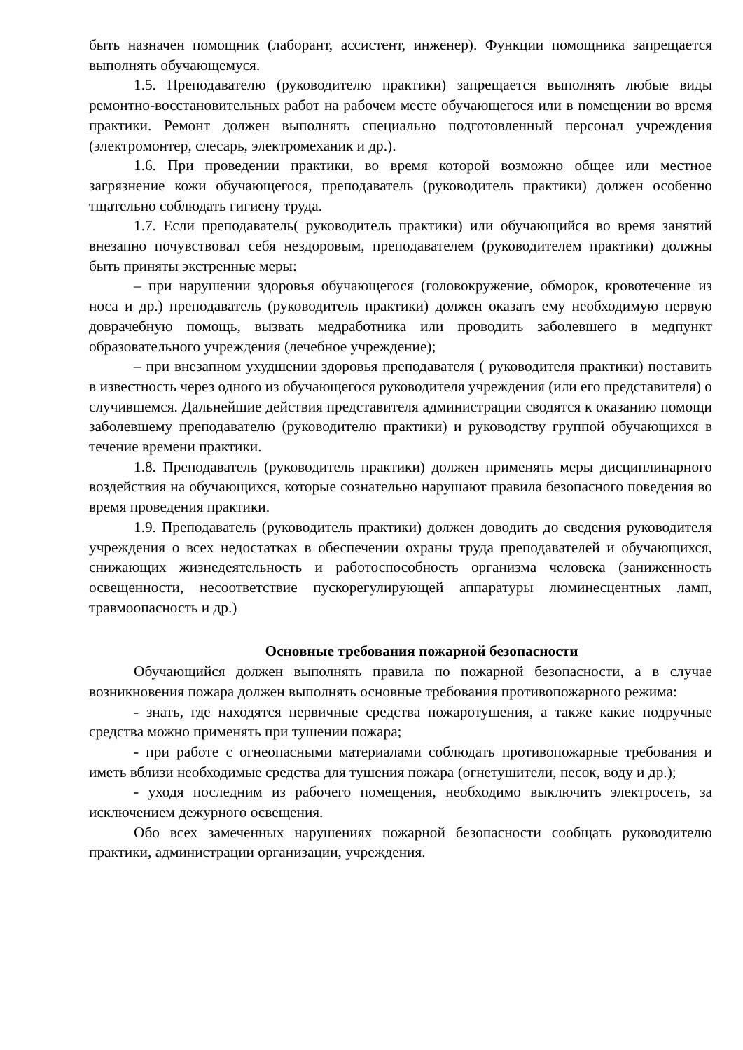быть назначен помощник (лаборант, ассистент, инженер). Функции помощника запрещается выполнять обучающемуся.
1.5. Преподавателю (руководителю практики) запрещается выполнять любые виды ремонтно-восстановительных работ на рабочем месте обучающегося или в помещении во время практики. Ремонт должен выполнять специально подготовленный персонал учреждения (электромонтер, слесарь, электромеханик и др.).
1.6. При проведении практики, во время которой возможно общее или местное загрязнение кожи обучающегося, преподаватель (руководитель практики) должен особенно тщательно соблюдать гигиену труда.
1.7. Если преподаватель( руководитель практики) или обучающийся во время занятий внезапно почувствовал себя нездоровым, преподавателем (руководителем практики) должны быть приняты экстренные меры:
– при нарушении здоровья обучающегося (головокружение, обморок, кровотечение из носа и др.) преподаватель (руководитель практики) должен оказать ему необходимую первую доврачебную помощь, вызвать медработника или проводить заболевшего в медпункт образовательного учреждения (лечебное учреждение);
– при внезапном ухудшении здоровья преподавателя ( руководителя практики) поставить в известность через одного из обучающегося руководителя учреждения (или его представителя) о случившемся. Дальнейшие действия представителя администрации сводятся к оказанию помощи заболевшему преподавателю (руководителю практики) и руководству группой обучающихся в течение времени практики.
1.8. Преподаватель (руководитель практики) должен применять меры дисциплинарного воздействия на обучающихся, которые сознательно нарушают правила безопасного поведения во время проведения практики.
1.9. Преподаватель (руководитель практики) должен доводить до сведения руководителя учреждения о всех недостатках в обеспечении охраны труда преподавателей и обучающихся, снижающих жизнедеятельность и работоспособность организма человека (заниженность освещенности, несоответствие пускорегулирующей аппаратуры люминесцентных ламп, травмоопасность и др.)
Основные требования пожарной безопасности
Обучающийся должен выполнять правила по пожарной безопасности, а в случае возникновения пожара должен выполнять основные требования противопожарного режима:
- знать, где находятся первичные средства пожаротушения, а также какие подручные средства можно применять при тушении пожара;
- при работе с огнеопасными материалами соблюдать противопожарные требования и иметь вблизи необходимые средства для тушения пожара (огнетушители, песок, воду и др.);
- уходя последним из рабочего помещения, необходимо выключить электросеть, за исключением дежурного освещения.
Обо всех замеченных нарушениях пожарной безопасности сообщать руководителю практики, администрации организации, учреждения.